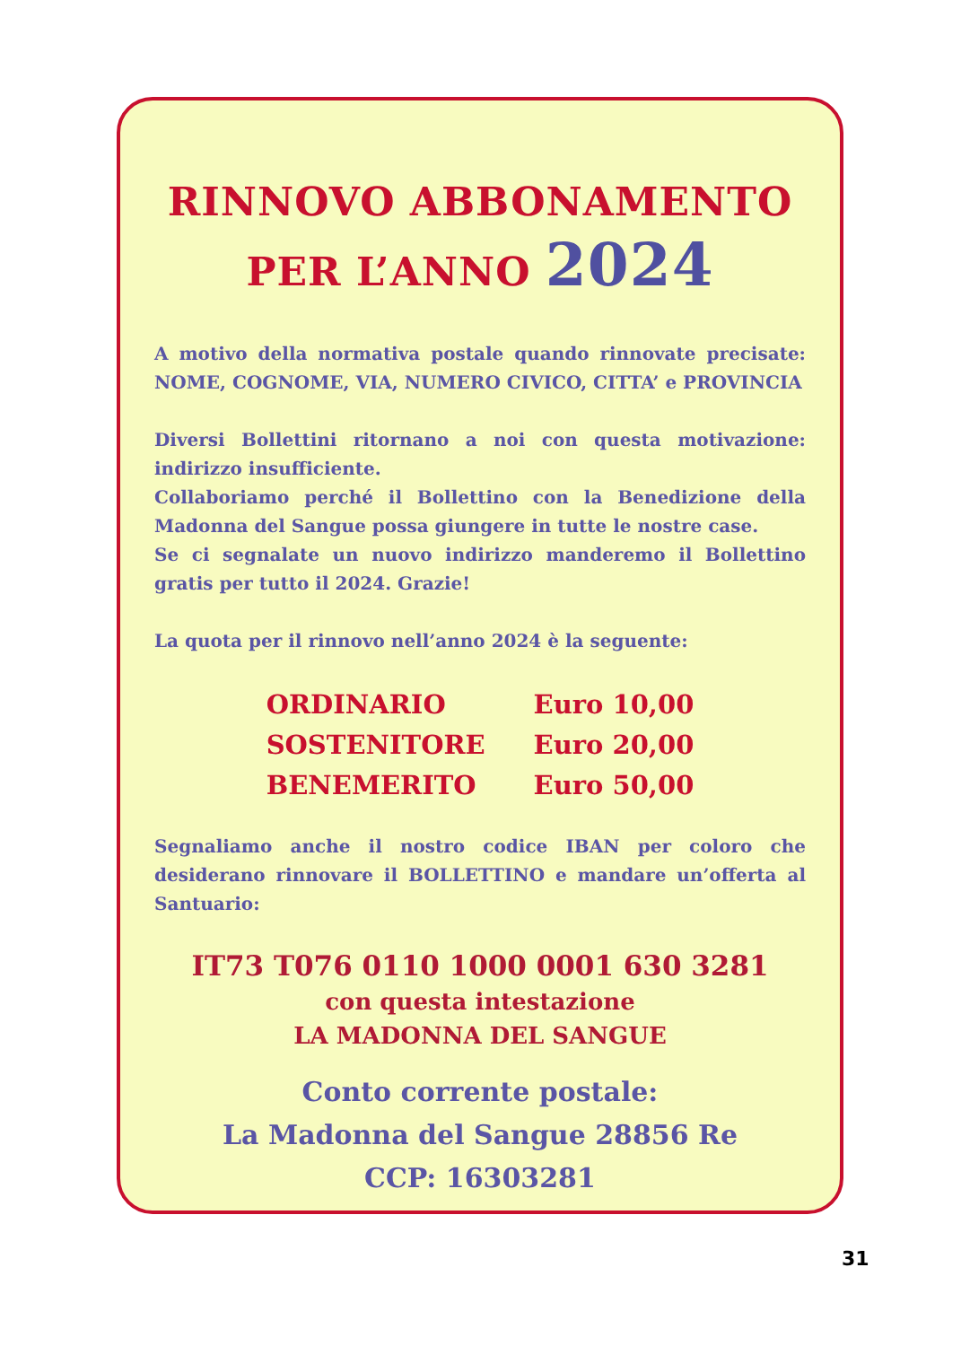RINNOVO ABBONAMENTO
PER L’ANNO 2024
A motivo della normativa postale quando rinnovate precisate: NOME, COGNOME, VIA, NUMERO CIVICO, CITTA’ e PROVINCIA
Diversi Bollettini ritornano a noi con questa motivazione: indirizzo insufficiente.
Collaboriamo perché il Bollettino con la Benedizione della Madonna del Sangue possa giungere in tutte le nostre case.
Se ci segnalate un nuovo indirizzo manderemo il Bollettino gratis per tutto il 2024. Grazie!
La quota per il rinnovo nell’anno 2024 è la seguente:
| ORDINARIO | Euro 10,00 |
| SOSTENITORE | Euro 20,00 |
| BENEMERITO | Euro 50,00 |
Segnaliamo anche il nostro codice IBAN per coloro che desiderano rinnovare il BOLLETTINO e mandare un’offerta al Santuario:
IT73 T076 0110 1000 0001 630 3281
con questa intestazione
LA MADONNA DEL SANGUE
Conto corrente postale:
La Madonna del Sangue 28856 Re
CCP: 16303281
31